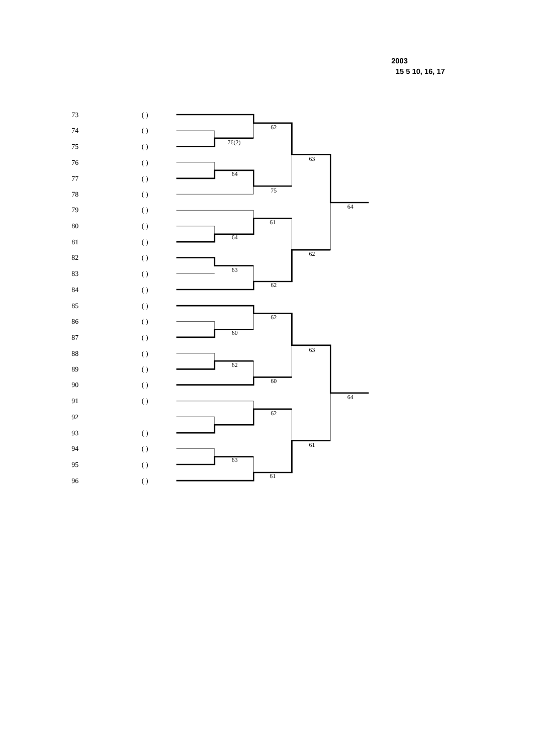2003
15 5 10, 16, 17
73
( )
74
( )
75
( )
76
( )
77
( )
78
( )
79
( )
80
( )
81
( )
82
( )
83
( )
84
( )
85
( )
86
( )
87
( )
88
( )
89
( )
90
( )
91
( )
92
93
( )
94
( )
95
( )
96
( )
62
76(2)
64
75
63
61
64
63
62
62
64
62
60
63
62
60
64
62
61
63
61